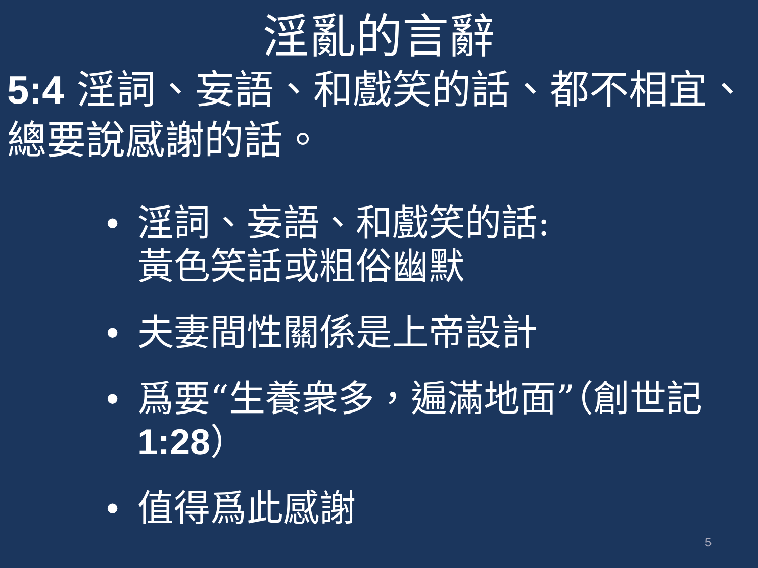淫亂的言辭
5:4 淫詞、妄語、和戲笑的話、都不相宜、總要說感謝的話。
• 淫詞、妄語、和戲笑的話:
黃色笑話或粗俗幽默
• 夫妻間性關係是上帝設計
• 爲要“生養衆多，遍滿地面”（創世記1:28）
• 值得爲此感謝
5